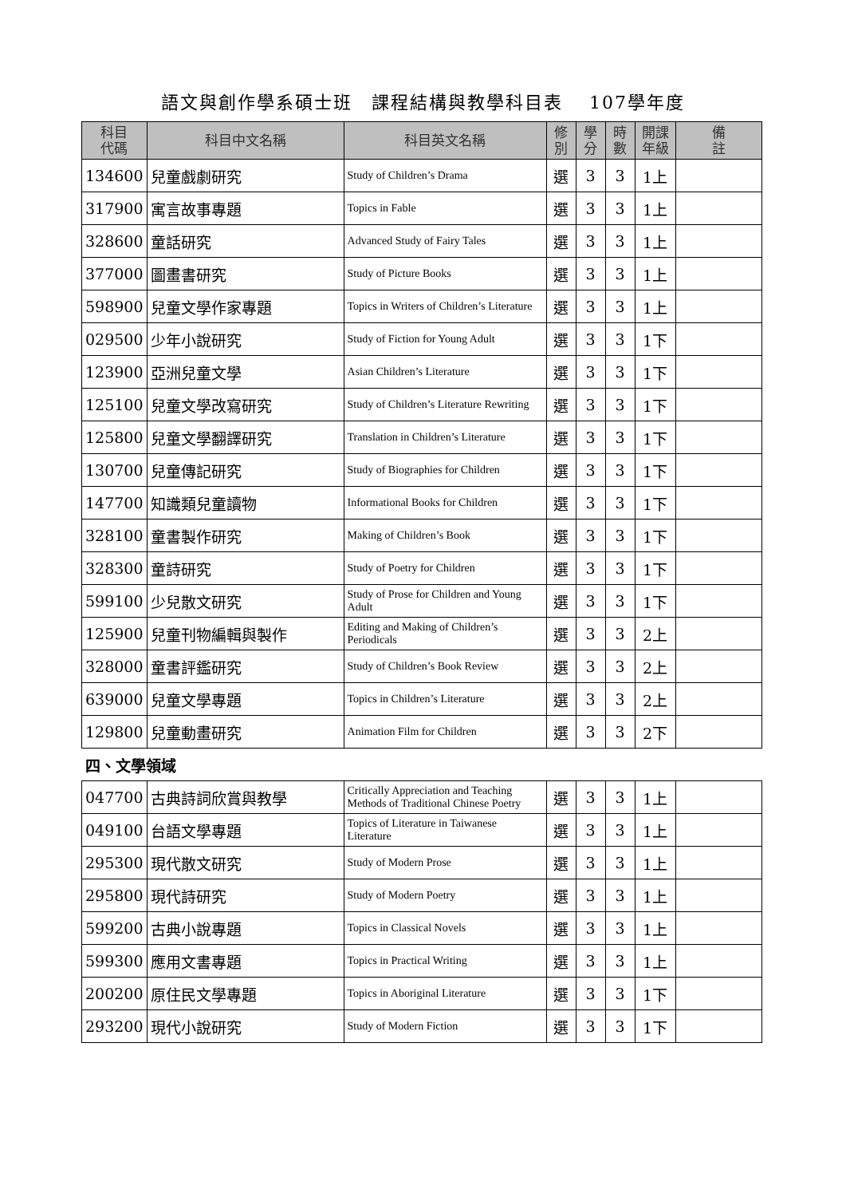語文與創作學系碩士班　課程結構與教學科目表　 107學年度
| 科目 代碼 | 科目中文名稱 | 科目英文名稱 | 修 別 | 學 分 | 時 數 | 開課 年級 | 備 註 |
| --- | --- | --- | --- | --- | --- | --- | --- |
| 134600 | 兒童戲劇研究 | Study of Children’s Drama | 選 | 3 | 3 | 1上 | |
| 317900 | 寓言故事專題 | Topics in Fable | 選 | 3 | 3 | 1上 | |
| 328600 | 童話研究 | Advanced Study of Fairy Tales | 選 | 3 | 3 | 1上 | |
| 377000 | 圖畫書研究 | Study of Picture Books | 選 | 3 | 3 | 1上 | |
| 598900 | 兒童文學作家專題 | Topics in Writers of Children’s Literature | 選 | 3 | 3 | 1上 | |
| 029500 | 少年小說研究 | Study of Fiction for Young Adult | 選 | 3 | 3 | 1下 | |
| 123900 | 亞洲兒童文學 | Asian Children’s Literature | 選 | 3 | 3 | 1下 | |
| 125100 | 兒童文學改寫研究 | Study of Children’s Literature Rewriting | 選 | 3 | 3 | 1下 | |
| 125800 | 兒童文學翻譯研究 | Translation in Children’s Literature | 選 | 3 | 3 | 1下 | |
| 130700 | 兒童傳記研究 | Study of Biographies for Children | 選 | 3 | 3 | 1下 | |
| 147700 | 知識類兒童讀物 | Informational Books for Children | 選 | 3 | 3 | 1下 | |
| 328100 | 童書製作研究 | Making of Children’s Book | 選 | 3 | 3 | 1下 | |
| 328300 | 童詩研究 | Study of Poetry for Children | 選 | 3 | 3 | 1下 | |
| 599100 | 少兒散文研究 | Study of Prose for Children and Young Adult | 選 | 3 | 3 | 1下 | |
| 125900 | 兒童刊物編輯與製作 | Editing and Making of Children’s Periodicals | 選 | 3 | 3 | 2上 | |
| 328000 | 童書評鑑研究 | Study of Children’s Book Review | 選 | 3 | 3 | 2上 | |
| 639000 | 兒童文學專題 | Topics in Children’s Literature | 選 | 3 | 3 | 2上 | |
| 129800 | 兒童動畫研究 | Animation Film for Children | 選 | 3 | 3 | 2下 | |
| 四、文學領域 | | | | | | | |
| 047700 | 古典詩詞欣賞與教學 | Critically Appreciation and Teaching Methods of Traditional Chinese Poetry | 選 | 3 | 3 | 1上 | |
| 049100 | 台語文學專題 | Topics of Literature in Taiwanese Literature | 選 | 3 | 3 | 1上 | |
| 295300 | 現代散文研究 | Study of Modern Prose | 選 | 3 | 3 | 1上 | |
| 295800 | 現代詩研究 | Study of Modern Poetry | 選 | 3 | 3 | 1上 | |
| 599200 | 古典小說專題 | Topics in Classical Novels | 選 | 3 | 3 | 1上 | |
| 599300 | 應用文書專題 | Topics in Practical Writing | 選 | 3 | 3 | 1上 | |
| 200200 | 原住民文學專題 | Topics in Aboriginal Literature | 選 | 3 | 3 | 1下 | |
| 293200 | 現代小說研究 | Study of Modern Fiction | 選 | 3 | 3 | 1下 | |